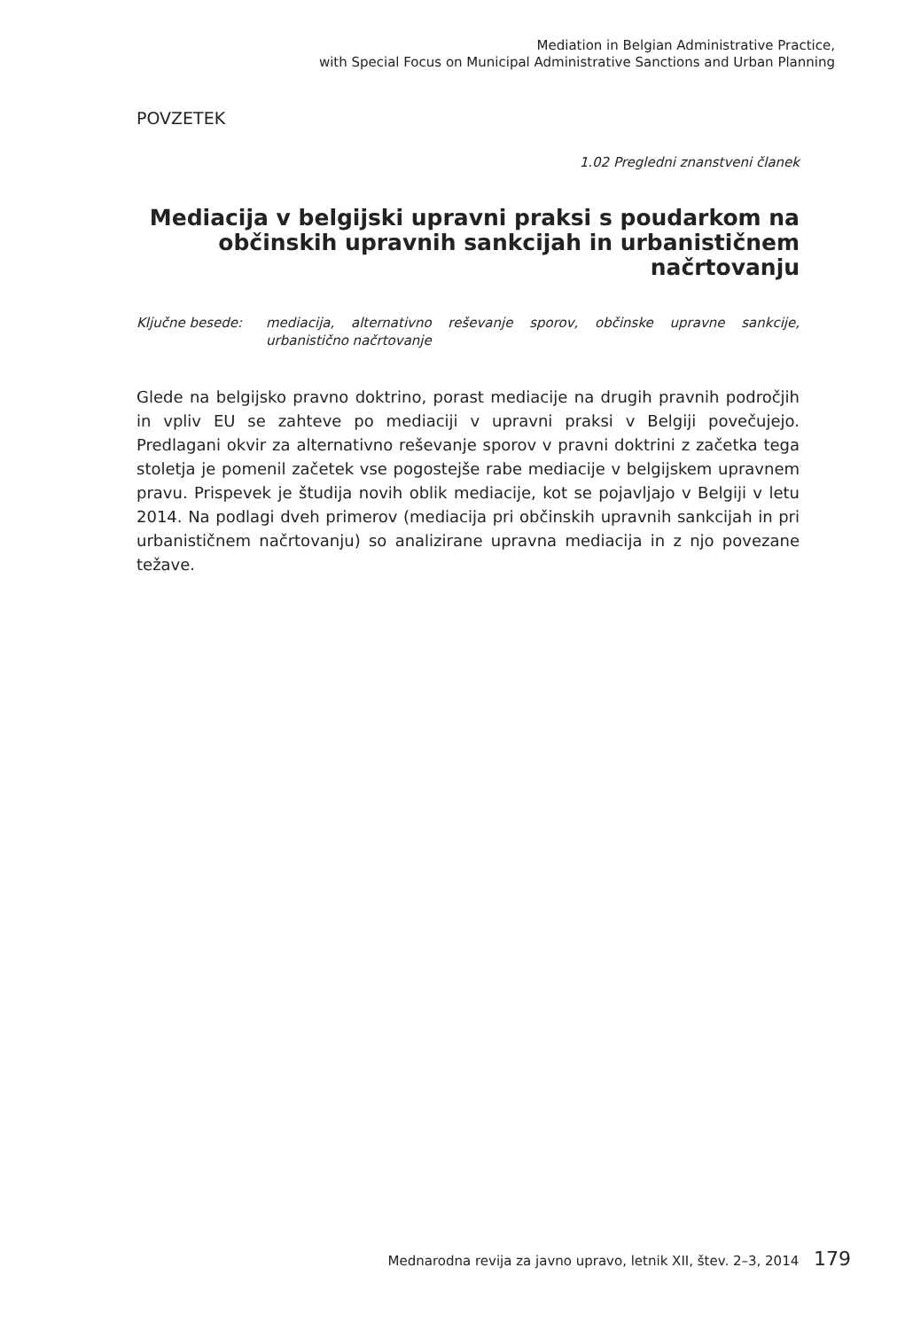Mediation in Belgian Administrative Practice,
with Special Focus on Municipal Administrative Sanctions and Urban Planning
POVZETEK
1.02 Pregledni znanstveni članek
Mediacija v belgijski upravni praksi s poudarkom na občinskih upravnih sankcijah in urbanističnem načrtovanju
Ključne besede: mediacija, alternativno reševanje sporov, občinske upravne sankcije, urbanistično načrtovanje
Glede na belgijsko pravno doktrino, porast mediacije na drugih pravnih področjih in vpliv EU se zahteve po mediaciji v upravni praksi v Belgiji povečujejo. Predlagani okvir za alternativno reševanje sporov v pravni doktrini z začetka tega stoletja je pomenil začetek vse pogostejše rabe mediacije v belgijskem upravnem pravu. Prispevek je študija novih oblik mediacije, kot se pojavljajo v Belgiji v letu 2014. Na podlagi dveh primerov (mediacija pri občinskih upravnih sankcijah in pri urbanističnem načrtovanju) so analizirane upravna mediacija in z njo povezane težave.
Mednarodna revija za javno upravo, letnik XII, štev. 2–3, 2014 179